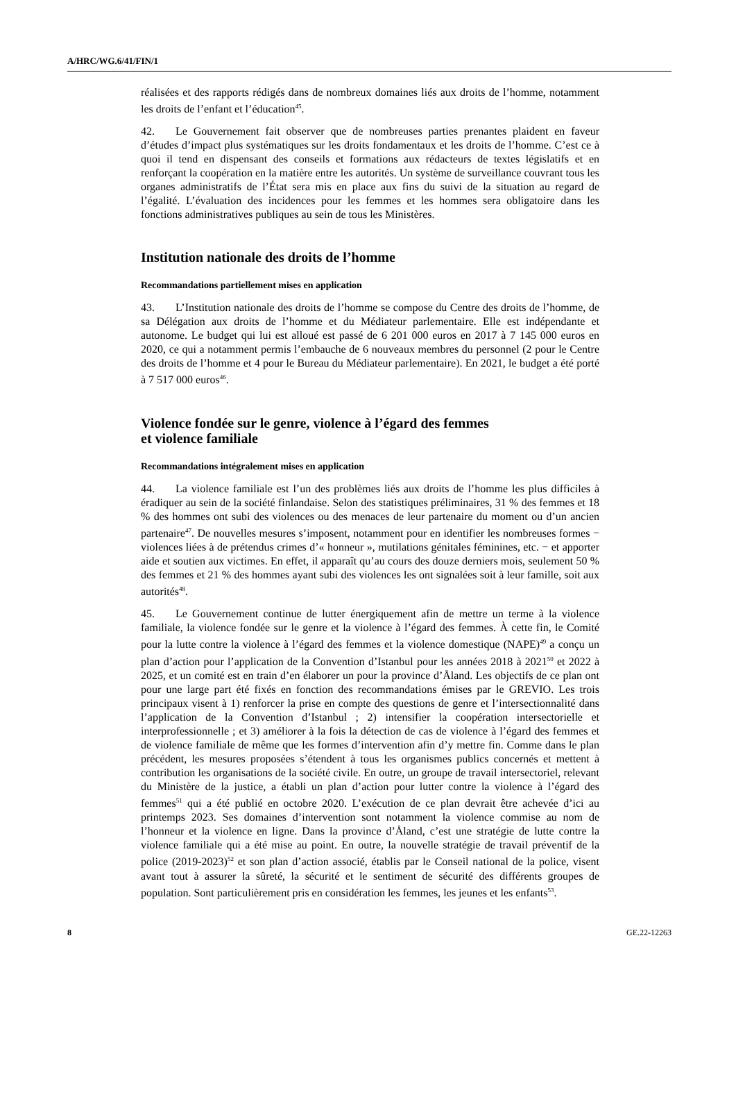A/HRC/WG.6/41/FIN/1
réalisées et des rapports rédigés dans de nombreux domaines liés aux droits de l’homme, notamment les droits de l’enfant et l’éducation<sup>45</sup>.
42. Le Gouvernement fait observer que de nombreuses parties prenantes plaident en faveur d’études d’impact plus systématiques sur les droits fondamentaux et les droits de l’homme. C’est ce à quoi il tend en dispensant des conseils et formations aux rédacteurs de textes législatifs et en renforçant la coopération en la matière entre les autorités. Un système de surveillance couvrant tous les organes administratifs de l’État sera mis en place aux fins du suivi de la situation au regard de l’égalité. L’évaluation des incidences pour les femmes et les hommes sera obligatoire dans les fonctions administratives publiques au sein de tous les Ministères.
Institution nationale des droits de l’homme
Recommandations partiellement mises en application
43. L’Institution nationale des droits de l’homme se compose du Centre des droits de l’homme, de sa Délégation aux droits de l’homme et du Médiateur parlementaire. Elle est indépendante et autonome. Le budget qui lui est alloué est passé de 6 201 000 euros en 2017 à 7 145 000 euros en 2020, ce qui a notamment permis l’embauche de 6 nouveaux membres du personnel (2 pour le Centre des droits de l’homme et 4 pour le Bureau du Médiateur parlementaire). En 2021, le budget a été porté à 7 517 000 euros<sup>46</sup>.
Violence fondée sur le genre, violence à l’égard des femmes
et violence familiale
Recommandations intégralement mises en application
44. La violence familiale est l’un des problèmes liés aux droits de l’homme les plus difficiles à éradiquer au sein de la société finlandaise. Selon des statistiques préliminaires, 31 % des femmes et 18 % des hommes ont subi des violences ou des menaces de leur partenaire du moment ou d’un ancien partenaire<sup>47</sup>. De nouvelles mesures s’imposent, notamment pour en identifier les nombreuses formes − violences liées à de prétendus crimes d’« honneur », mutilations génitales féminines, etc. − et apporter aide et soutien aux victimes. En effet, il apparaît qu’au cours des douze derniers mois, seulement 50 % des femmes et 21 % des hommes ayant subi des violences les ont signalées soit à leur famille, soit aux autorités<sup>48</sup>.
45. Le Gouvernement continue de lutter énergiquement afin de mettre un terme à la violence familiale, la violence fondée sur le genre et la violence à l’égard des femmes. À cette fin, le Comité pour la lutte contre la violence à l’égard des femmes et la violence domestique (NAPE)<sup>49</sup> a conçu un plan d’action pour l’application de la Convention d’Istanbul pour les années 2018 à 2021<sup>50</sup> et 2022 à 2025, et un comité est en train d’en élaborer un pour la province d’Åland. Les objectifs de ce plan ont pour une large part été fixés en fonction des recommandations émises par le GREVIO. Les trois principaux visent à 1) renforcer la prise en compte des questions de genre et l’intersectionnalité dans l’application de la Convention d’Istanbul ; 2) intensifier la coopération intersectorielle et interprofessionnelle ; et 3) améliorer à la fois la détection de cas de violence à l’égard des femmes et de violence familiale de même que les formes d’intervention afin d’y mettre fin. Comme dans le plan précédent, les mesures proposées s’étendent à tous les organismes publics concernés et mettent à contribution les organisations de la société civile. En outre, un groupe de travail intersectoriel, relevant du Ministère de la justice, a établi un plan d’action pour lutter contre la violence à l’égard des femmes<sup>51</sup> qui a été publié en octobre 2020. L’exécution de ce plan devrait être achevée d’ici au printemps 2023. Ses domaines d’intervention sont notamment la violence commise au nom de l’honneur et la violence en ligne. Dans la province d’Åland, c’est une stratégie de lutte contre la violence familiale qui a été mise au point. En outre, la nouvelle stratégie de travail préventif de la police (2019-2023)<sup>52</sup> et son plan d’action associé, établis par le Conseil national de la police, visent avant tout à assurer la sûreté, la sécurité et le sentiment de sécurité des différents groupes de population. Sont particulièrement pris en considération les femmes, les jeunes et les enfants<sup>53</sup>.
8 GE.22-12263